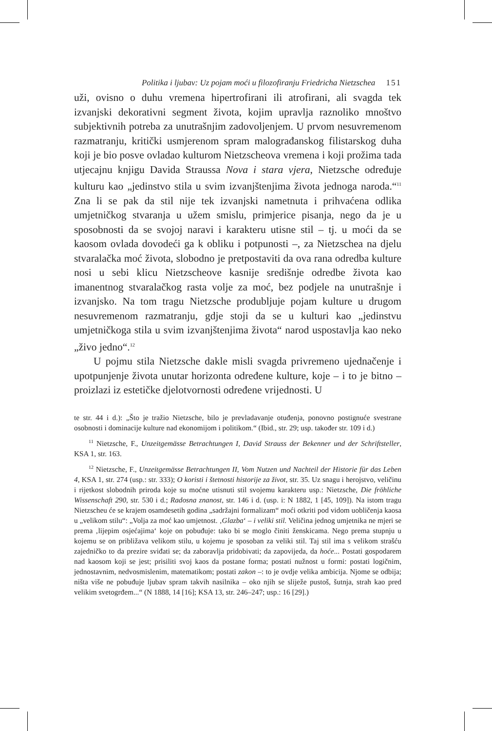Politika i ljubav: Uz pojam moći u filozofiranju Friedricha Nietzschea 151
uži, ovisno o duhu vremena hipertrofirani ili atrofirani, ali svagda tek izvanjski dekorativni segment života, kojim upravlja raznoliko mnoštvo subjektivnih potreba za unutrašnjim zadovoljenjem. U prvom nesuvremenom razmatranju, kritički usmjerenom spram malograđanskog filistarskog duha koji je bio posve ovladao kulturom Nietzscheova vremena i koji prožima tada utjecajnu knjigu Davida Straussa Nova i stara vjera, Nietzsche određuje kulturu kao „jedinstvo stila u svim izvanjštenjima života jednoga naroda.“<sup>11</sup> Zna li se pak da stil nije tek izvanjski nametnuta i prihvaćena odlika umjetničkog stvaranja u užem smislu, primjerice pisanja, nego da je u sposobnosti da se svojoj naravi i karakteru utisne stil – tj. u moći da se kaosom ovlada dovodeći ga k obliku i potpunosti –, za Nietzschea na djelu stvaralačka moć života, slobodno je pretpostaviti da ova rana odredba kulture nosi u sebi klicu Nietzscheove kasnije središnje odredbe života kao imanentnog stvaralačkog rasta volje za moć, bez podjele na unutrašnje i izvanjsko. Na tom tragu Nietzsche produbljuje pojam kulture u drugom nesuvremenom razmatranju, gdje stoji da se u kulturi kao „jedinstvu umjetničkoga stila u svim izvanjštenjima života“ narod uspostavlja kao neko „živo jedno“.<sup>12</sup>
U pojmu stila Nietzsche dakle misli svagda privremeno ujednačenje i upotpunjenje života unutar horizonta određene kulture, koje – i to je bitno – proizlazi iz estetičke djelotvornosti određene vrijednosti. U
te str. 44 i d.): „Što je tražio Nietzsche, bilo je prevladavanje otuđenja, ponovno postignuće svestrane osobnosti i dominacije kulture nad ekonomijom i politikom.“ (Ibid., str. 29; usp. također str. 109 i d.)
<sup>11</sup> Nietzsche, F., Unzeitgemässe Betrachtungen I, David Strauss der Bekenner und der Schriftsteller, KSA 1, str. 163.
<sup>12</sup> Nietzsche, F., Unzeitgemässe Betrachtungen II, Vom Nutzen und Nachteil der Historie für das Leben 4, KSA 1, str. 274 (usp.: str. 333); O koristi i štetnosti historije za život, str. 35. Uz snagu i herojstvo, veličinu i rijetkost slobodnih priroda koje su moćne utisnuti stil svojemu karakteru usp.: Nietzsche, Die fröhliche Wissenschaft 290, str. 530 i d.; Radosna znanost, str. 146 i d. (usp. i: N 1882, 1 [45, 109]). Na istom tragu Nietzscheu će se krajem osamdesetih godina „sadržajni formalizam“ moći otkriti pod vidom uobličenja kaosa u „velikom stilu“: „Volja za moć kao umjetnost. ‚Glazba‘ – i veliki stil. Veličina jednog umjetnika ne mjeri se prema ‚lijepim osjećajima‘ koje on pobuđuje: tako bi se moglo činiti ženskicama. Nego prema stupnju u kojemu se on približava velikom stilu, u kojemu je sposoban za veliki stil. Taj stil ima s velikom strašću zajedničko to da prezire sviđati se; da zaboravlja pridobivati; da zapovijeda, da hoće... Postati gospodarem nad kaosom koji se jest; prisiliti svoj kaos da postane forma; postati nužnost u formi: postati logičnim, jednostavnim, nedvosmislenim, matematikom; postati zakon –: to je ovdje velika ambicija. Njome se odbija; ništa više ne pobuđuje ljubav spram takvih nasilnika – oko njih se slijež­e pustoš, šutnja, strah kao pred velikim svetogrđem...“ (N 1888, 14 [16]; KSA 13, str. 246–247; usp.: 16 [29].)